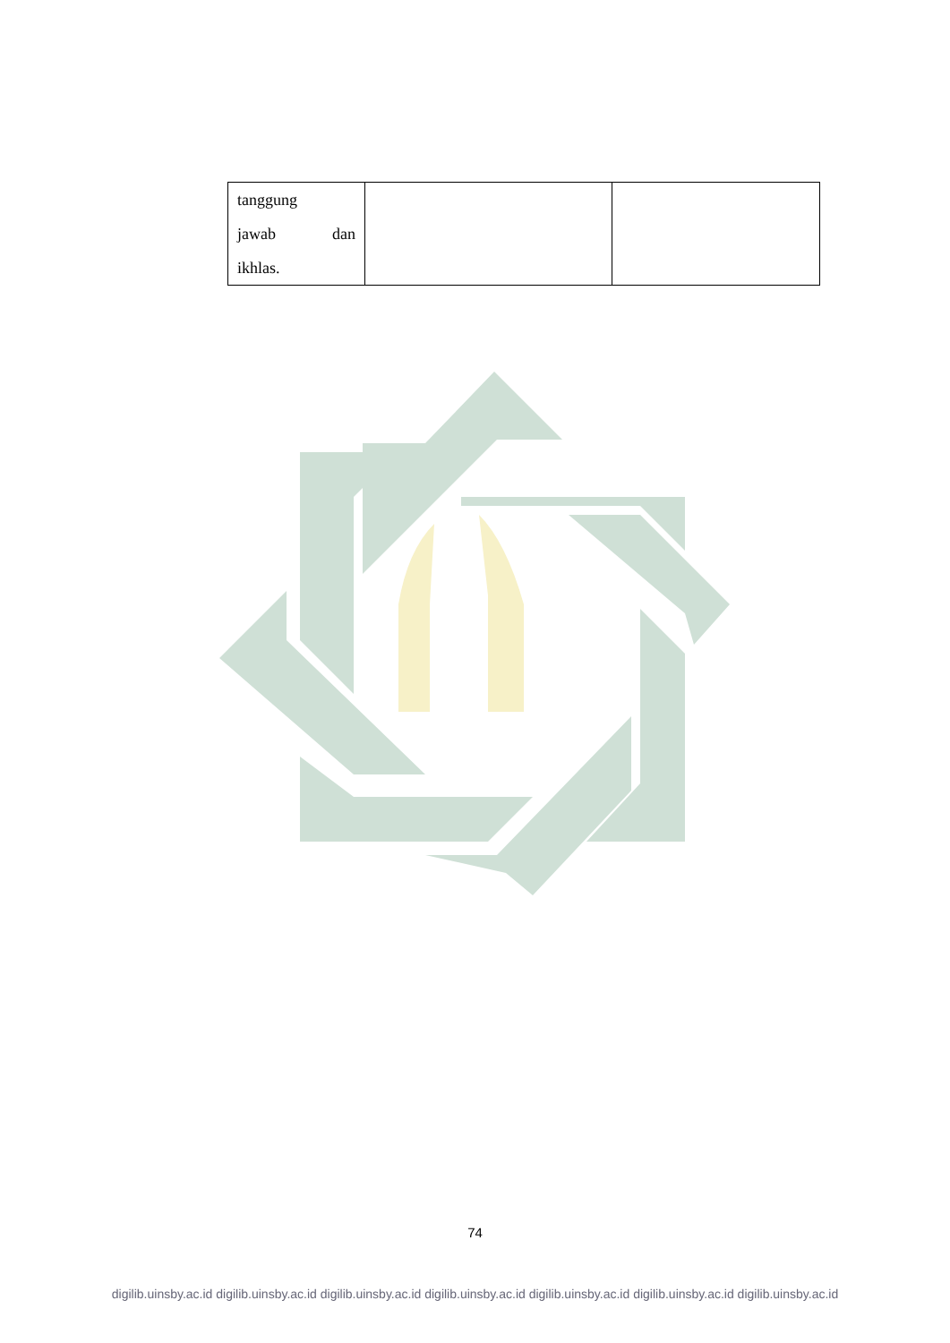| tanggung jawab dan ikhlas. | | |
74
digilib.uinsby.ac.id digilib.uinsby.ac.id digilib.uinsby.ac.id digilib.uinsby.ac.id digilib.uinsby.ac.id digilib.uinsby.ac.id digilib.uinsby.ac.id